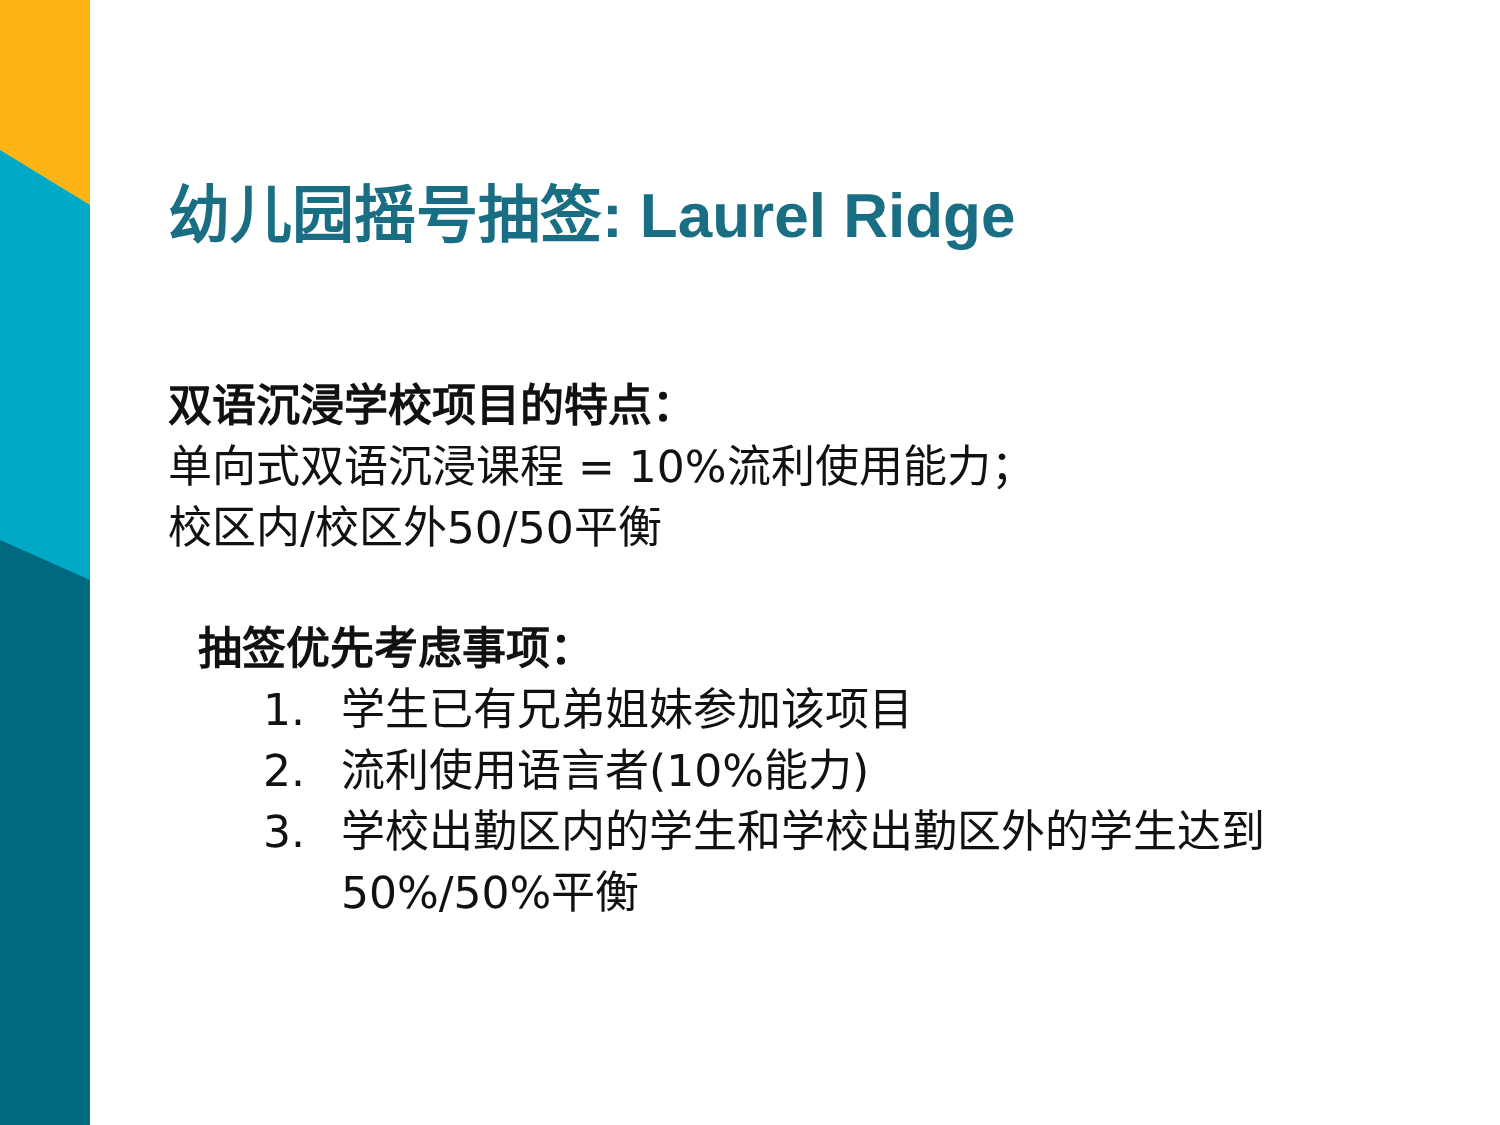幼儿园摇号抽签: Laurel Ridge
双语沉浸学校项目的特点：
单向式双语沉浸课程 = 10%流利使用能力；
校区内/校区外50/50平衡
抽签优先考虑事项：
1. 学生已有兄弟姐妹参加该项目
2. 流利使用语言者(10%能力)
3. 学校出勤区内的学生和学校出勤区外的学生达到50%/50%平衡